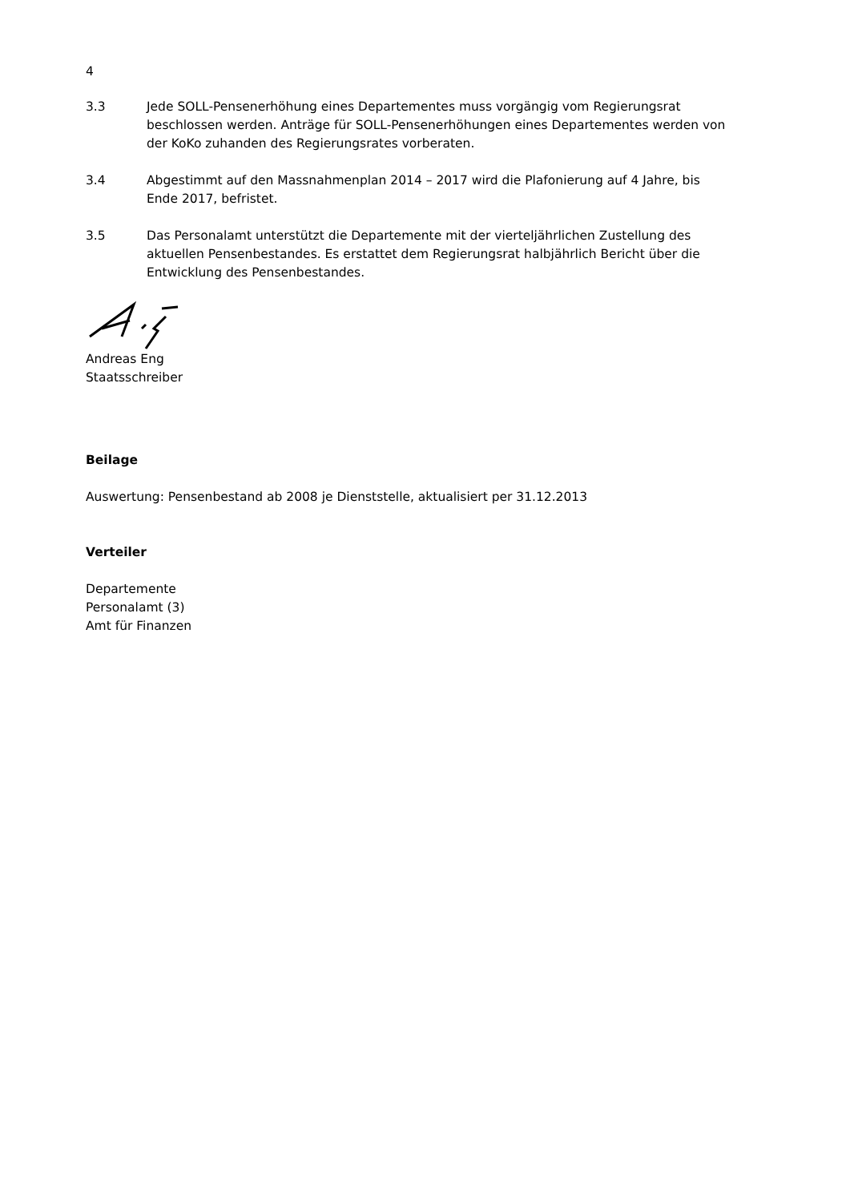4
3.3 Jede SOLL-Pensenerhöhung eines Departementes muss vorgängig vom Regierungsrat beschlossen werden. Anträge für SOLL-Pensenerhöhungen eines Departementes werden von der KoKo zuhanden des Regierungsrates vorberaten.
3.4 Abgestimmt auf den Massnahmenplan 2014 – 2017 wird die Plafonierung auf 4 Jahre, bis Ende 2017, befristet.
3.5 Das Personalamt unterstützt die Departemente mit der vierteljährlichen Zustellung des aktuellen Pensenbestandes. Es erstattet dem Regierungsrat halbjährlich Bericht über die Entwicklung des Pensenbestandes.
Andreas Eng
Staatsschreiber
Beilage
Auswertung: Pensenbestand ab 2008 je Dienststelle, aktualisiert per 31.12.2013
Verteiler
Departemente
Personalamt (3)
Amt für Finanzen